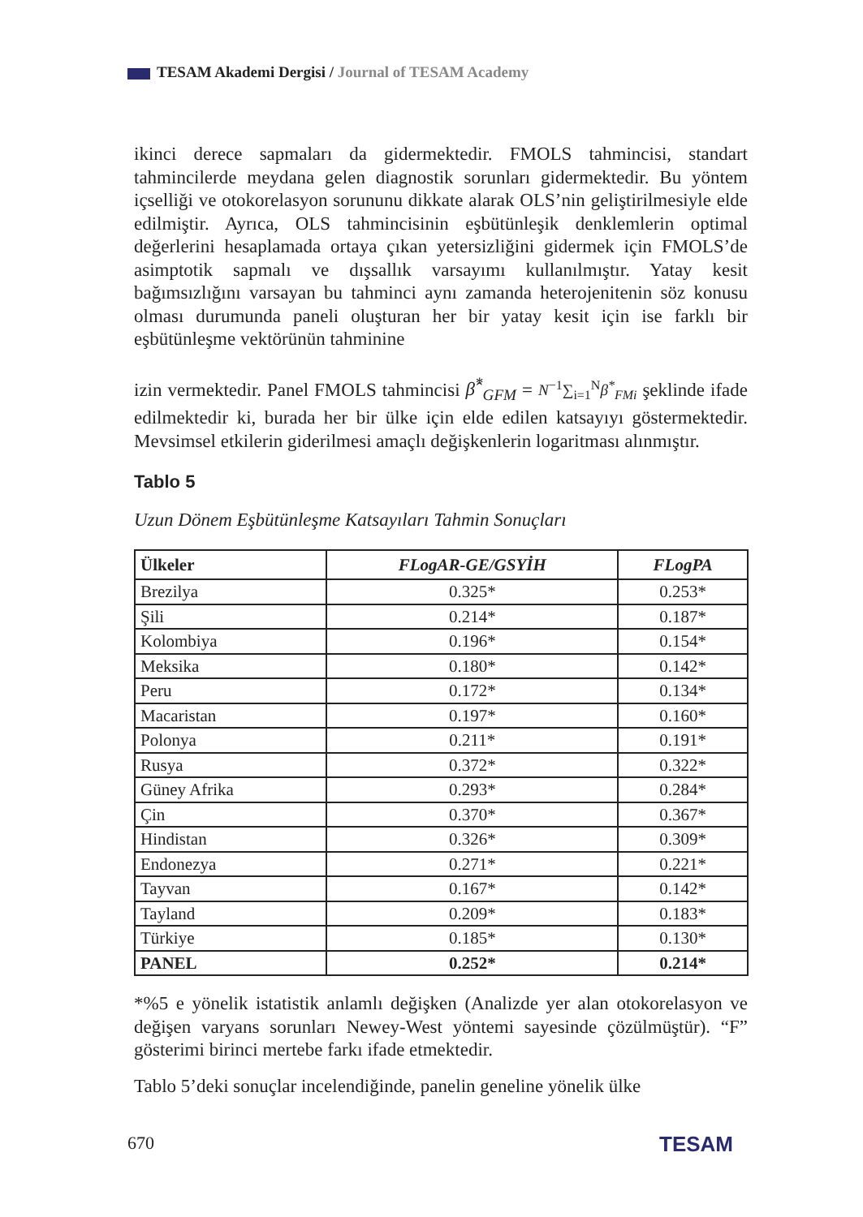TESAM Akademi Dergisi / Journal of TESAM Academy
ikinci derece sapmaları da gidermektedir. FMOLS tahmincisi, standart tahmincilerde meydana gelen diagnostik sorunları gidermektedir. Bu yöntem içselliği ve otokorelasyon sorununu dikkate alarak OLS’nin geliştirilmesiyle elde edilmiştir. Ayrıca, OLS tahmincisinin eşbütünleşik denklemlerin optimal değerlerini hesaplamada ortaya çıkan yetersizliğini gidermek için FMOLS’de asimptotik sapmalı ve dışsallık varsayımı kullanılmıştır. Yatay kesit bağımsızlığını varsayan bu tahminci aynı zamanda heterojenitenin söz konusu olması durumunda paneli oluşturan her bir yatay kesit için ise farklı bir eşbütünleşme vektörünün tahminine
izin vermektedir. Panel FMOLS tahmincisi β̂<sup>*</sup><sub>GFM</sub> = N<sup>−1</sup>∑<sub>i=1</sub><sup>N</sup>β<sup>*</sup><sub>FMi</sub> şeklinde ifade edilmektedir ki, burada her bir ülke için elde edilen katsayıyı göstermektedir. Mevsimsel etkilerin giderilmesi amaçlı değişkenlerin logaritması alınmıştır.
Tablo 5
Uzun Dönem Eşbütünleşme Katsayıları Tahmin Sonuçları
| Ülkeler | FLogAR-GE/GSYİH | FLogPA |
| --- | --- | --- |
| Brezilya | 0.325* | 0.253* |
| Şili | 0.214* | 0.187* |
| Kolombiya | 0.196* | 0.154* |
| Meksika | 0.180* | 0.142* |
| Peru | 0.172* | 0.134* |
| Macaristan | 0.197* | 0.160* |
| Polonya | 0.211* | 0.191* |
| Rusya | 0.372* | 0.322* |
| Güney Afrika | 0.293* | 0.284* |
| Çin | 0.370* | 0.367* |
| Hindistan | 0.326* | 0.309* |
| Endonezya | 0.271* | 0.221* |
| Tayvan | 0.167* | 0.142* |
| Tayland | 0.209* | 0.183* |
| Türkiye | 0.185* | 0.130* |
| PANEL | 0.252* | 0.214* |
*%5 e yönelik istatistik anlamlı değişken (Analizde yer alan otokorelasyon ve değişen varyans sorunları Newey-West yöntemi sayesinde çözülmüştür). “F” gösterimi birinci mertebe farkı ifade etmektedir.
Tablo 5’deki sonuçlar incelendiğinde, panelin geneline yönelik ülke
670 TESAM